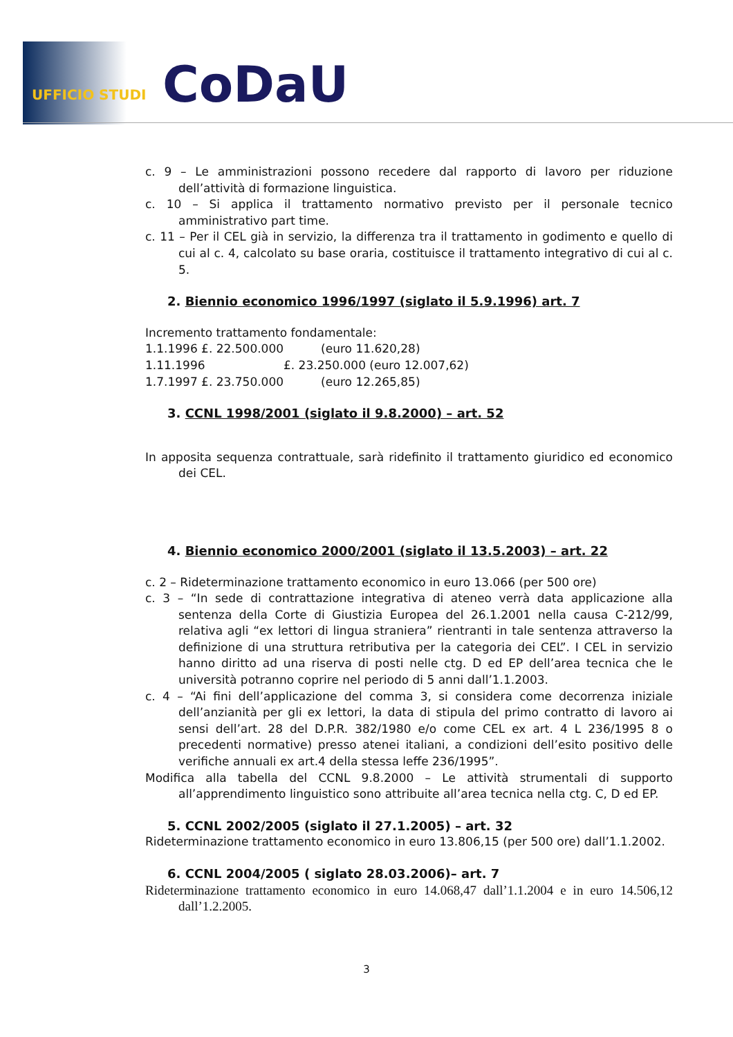UFFICIO STUDI CoDaU
c. 9 – Le amministrazioni possono recedere dal rapporto di lavoro per riduzione dell’attività di formazione linguistica.
c. 10 – Si applica il trattamento normativo previsto per il personale tecnico amministrativo part time.
c. 11 – Per il CEL già in servizio, la differenza tra il trattamento in godimento e quello di cui al c. 4, calcolato su base oraria, costituisce il trattamento integrativo di cui al c. 5.
2. Biennio economico 1996/1997 (siglato il 5.9.1996) art. 7
Incremento trattamento fondamentale:
1.1.1996 £. 22.500.000 (euro 11.620,28)
1.11.1996 £. 23.250.000 (euro 12.007,62)
1.7.1997 £. 23.750.000 (euro 12.265,85)
3. CCNL 1998/2001 (siglato il 9.8.2000) – art. 52
In apposita sequenza contrattuale, sarà ridefinito il trattamento giuridico ed economico dei CEL.
4. Biennio economico 2000/2001 (siglato il 13.5.2003) – art. 22
c. 2 – Rideterminazione trattamento economico in euro 13.066 (per 500 ore)
c. 3 – “In sede di contrattazione integrativa di ateneo verrà data applicazione alla sentenza della Corte di Giustizia Europea del 26.1.2001 nella causa C-212/99, relativa agli “ex lettori di lingua straniera” rientranti in tale sentenza attraverso la definizione di una struttura retributiva per la categoria dei CEL”. I CEL in servizio hanno diritto ad una riserva di posti nelle ctg. D ed EP dell’area tecnica che le università potranno coprire nel periodo di 5 anni dall’1.1.2003.
c. 4 – “Ai fini dell’applicazione del comma 3, si considera come decorrenza iniziale dell’anzianità per gli ex lettori, la data di stipula del primo contratto di lavoro ai sensi dell’art. 28 del D.P.R. 382/1980 e/o come CEL ex art. 4 L 236/1995 8 o precedenti normative) presso atenei italiani, a condizioni dell’esito positivo delle verifiche annuali ex art.4 della stessa leffe 236/1995”.
Modifica alla tabella del CCNL 9.8.2000 – Le attività strumentali di supporto all’apprendimento linguistico sono attribuite all’area tecnica nella ctg. C, D ed EP.
5. CCNL 2002/2005 (siglato il 27.1.2005) – art. 32
Rideterminazione trattamento economico in euro 13.806,15 (per 500 ore) dall’1.1.2002.
6. CCNL 2004/2005 ( siglato 28.03.2006)– art. 7
Rideterminazione trattamento economico in euro 14.068,47 dall’1.1.2004 e in euro 14.506,12 dall’1.2.2005.
3